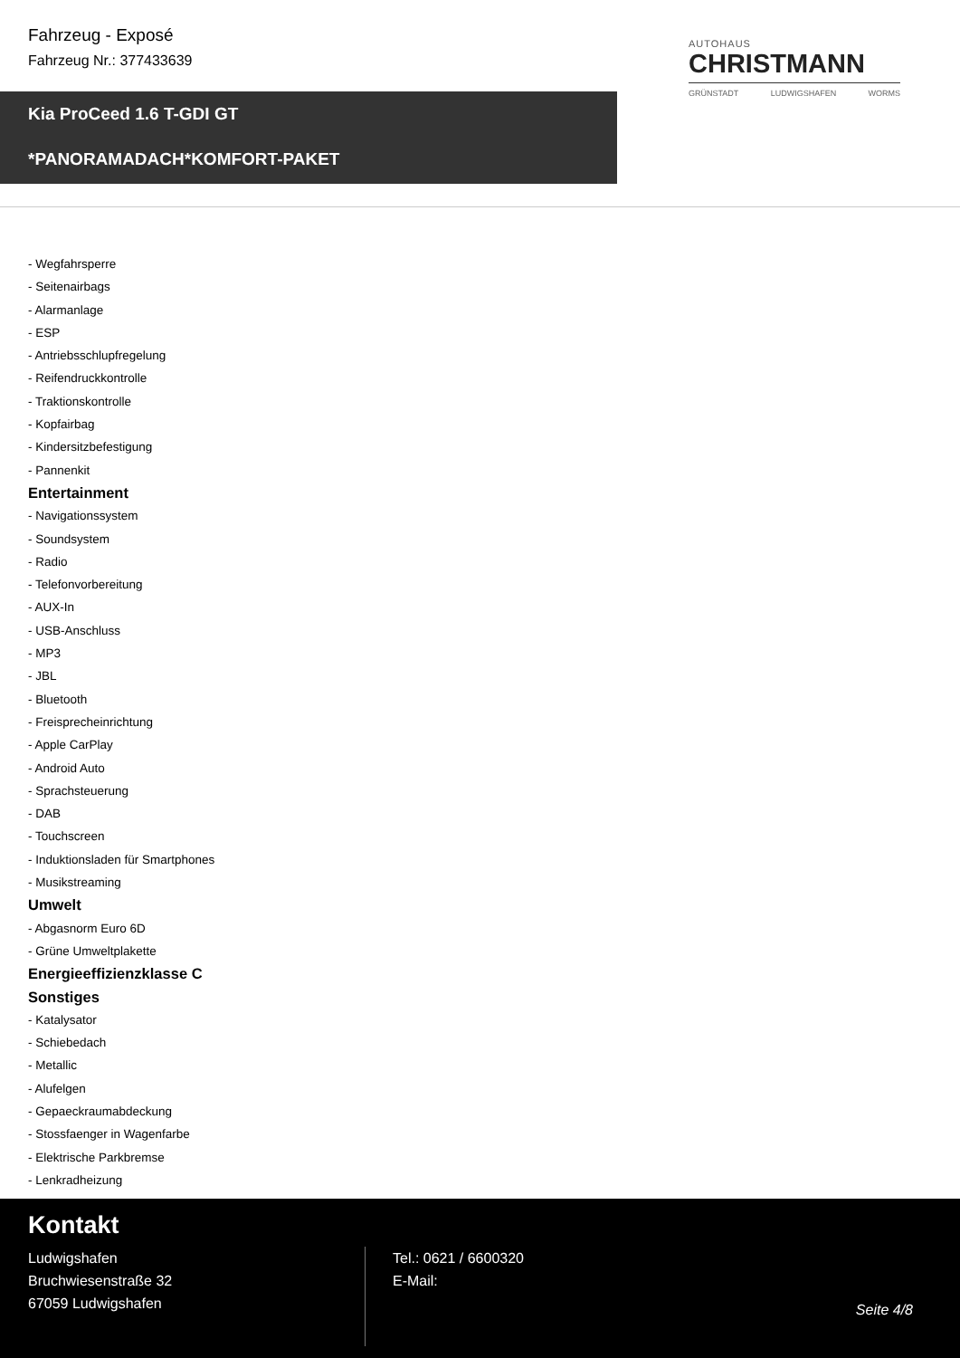Fahrzeug - Exposé
Fahrzeug Nr.: 377433639
AUTOHAUS
CHRISTMANN
GRÜNSTADT LUDWIGSHAFEN WORMS
Kia ProCeed 1.6 T-GDI GT
*PANORAMADACH*KOMFORT-PAKET
- Wegfahrsperre
- Seitenairbags
- Alarmanlage
- ESP
- Antriebsschlupfregelung
- Reifendruckkontrolle
- Traktionskontrolle
- Kopfairbag
- Kindersitzbefestigung
- Pannenkit
Entertainment
- Navigationssystem
- Soundsystem
- Radio
- Telefonvorbereitung
- AUX-In
- USB-Anschluss
- MP3
- JBL
- Bluetooth
- Freisprecheinrichtung
- Apple CarPlay
- Android Auto
- Sprachsteuerung
- DAB
- Touchscreen
- Induktionsladen für Smartphones
- Musikstreaming
Umwelt
- Abgasnorm Euro 6D
- Grüne Umweltplakette
Energieeffizienzklasse C
Sonstiges
- Katalysator
- Schiebedach
- Metallic
- Alufelgen
- Gepaeckraumabdeckung
- Stossfaenger in Wagenfarbe
- Elektrische Parkbremse
- Lenkradheizung
Kontakt
Ludwigshafen
Bruchwiesenstraße 32
67059 Ludwigshafen
Tel.: 0621 / 6600320
E-Mail:
Seite 4/8